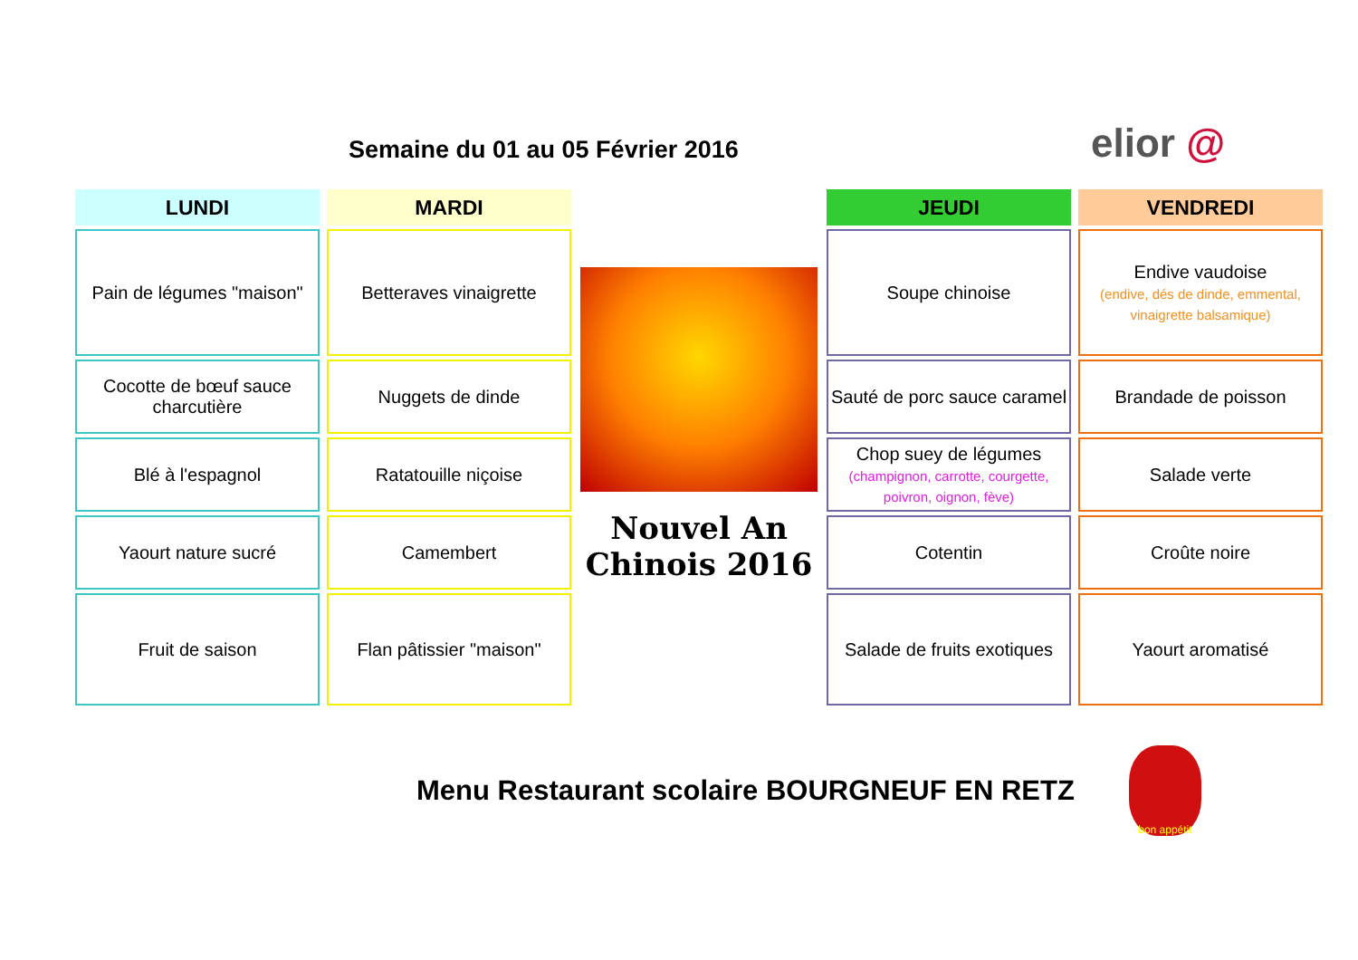Semaine du 01 au 05 Février 2016
elior @
| LUNDI | MARDI | | JEUDI | VENDREDI |
| --- | --- | --- | --- | --- |
| Pain de légumes "maison" | Betteraves vinaigrette | Nouvel An Chinois 2016 | Soupe chinoise | Endive vaudoise (endive, dés de dinde, emmental, vinaigrette balsamique) |
| Cocotte de bœuf sauce charcutière | Nuggets de dinde | | Sauté de porc sauce caramel | Brandade de poisson |
| Blé à l'espagnol | Ratatouille niçoise | | Chop suey de légumes (champignon, carrotte, courgette, poivron, oignon, fève) | Salade verte |
| Yaourt nature sucré | Camembert | | Cotentin | Croûte noire |
| Fruit de saison | Flan pâtissier "maison" | | Salade de fruits exotiques | Yaourt aromatisé |
Menu Restaurant scolaire BOURGNEUF EN RETZ
bon appétit